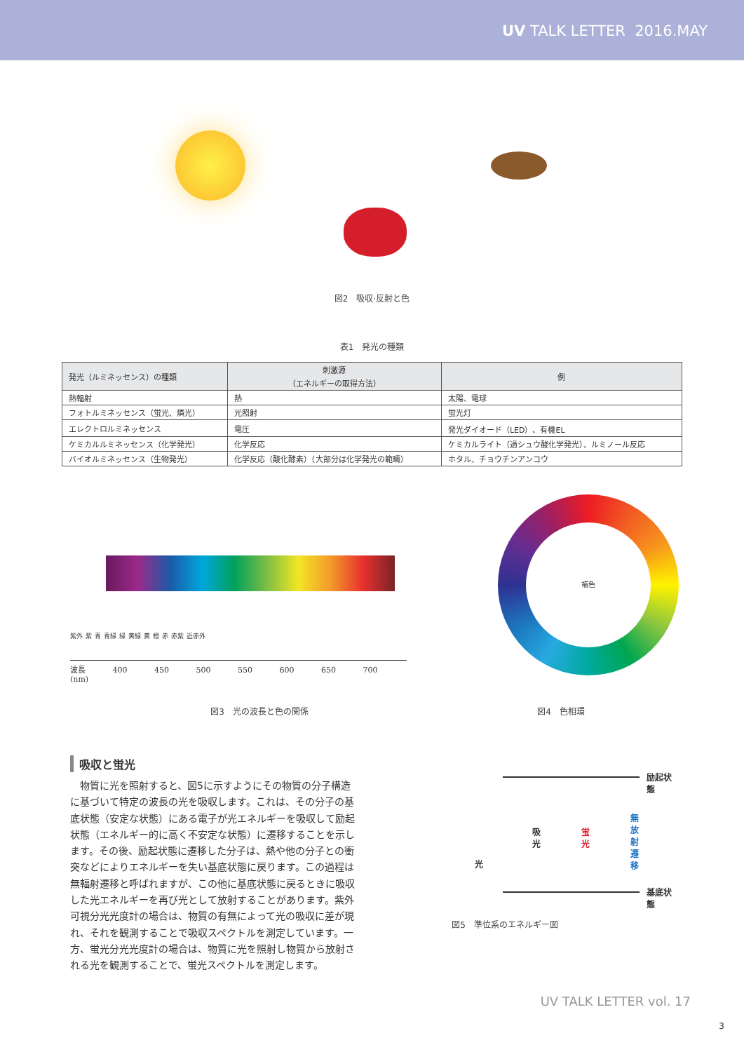UV TALK LETTER 2016.MAY
図2　吸収·反射と色
表1　発光の種類
| 発光（ルミネッセンス）の種類 | 刺激源 （エネルギーの取得方法） | 例 |
| --- | --- | --- |
| 熱輻射 | 熱 | 太陽、電球 |
| フォトルミネッセンス（蛍光、燐光） | 光照射 | 蛍光灯 |
| エレクトロルミネッセンス | 電圧 | 発光ダイオード（LED）、有機EL |
| ケミカルルミネッセンス（化学発光） | 化学反応 | ケミカルライト（過シュウ酸化学発光）、ルミノール反応 |
| バイオルミネッセンス（生物発光） | 化学反応（酸化酵素）（大部分は化学発光の範疇） | ホタル、チョウチンアンコウ |
紫外 紫 青 青緑 緑 黄緑 黄 橙 赤 赤紫 近赤外
波長 400 450 500 550 600 650 700 (nm)
補色
図3　光の波長と色の関係 図4　色相環
吸収と蛍光
　物質に光を照射すると、図5に示すようにその物質の分子構造に基づいて特定の波長の光を吸収します。これは、その分子の基底状態（安定な状態）にある電子が光エネルギーを吸収して励起状態（エネルギー的に高く不安定な状態）に遷移することを示します。その後、励起状態に遷移した分子は、熱や他の分子との衝突などによりエネルギーを失い基底状態に戻ります。この過程は無輻射遷移と呼ばれますが、この他に基底状態に戻るときに吸収した光エネルギーを再び光として放射することがあります。紫外可視分光光度計の場合は、物質の有無によって光の吸収に差が現れ、それを観測することで吸収スペクトルを測定しています。一方、蛍光分光光度計の場合は、物質に光を照射し物質から放射される光を観測することで、蛍光スペクトルを測定します。
励起状態
基底状態
吸
光
蛍
光
無
放
射
遷
移
光
図5　準位系のエネルギー図
UV TALK LETTER vol. 17
3